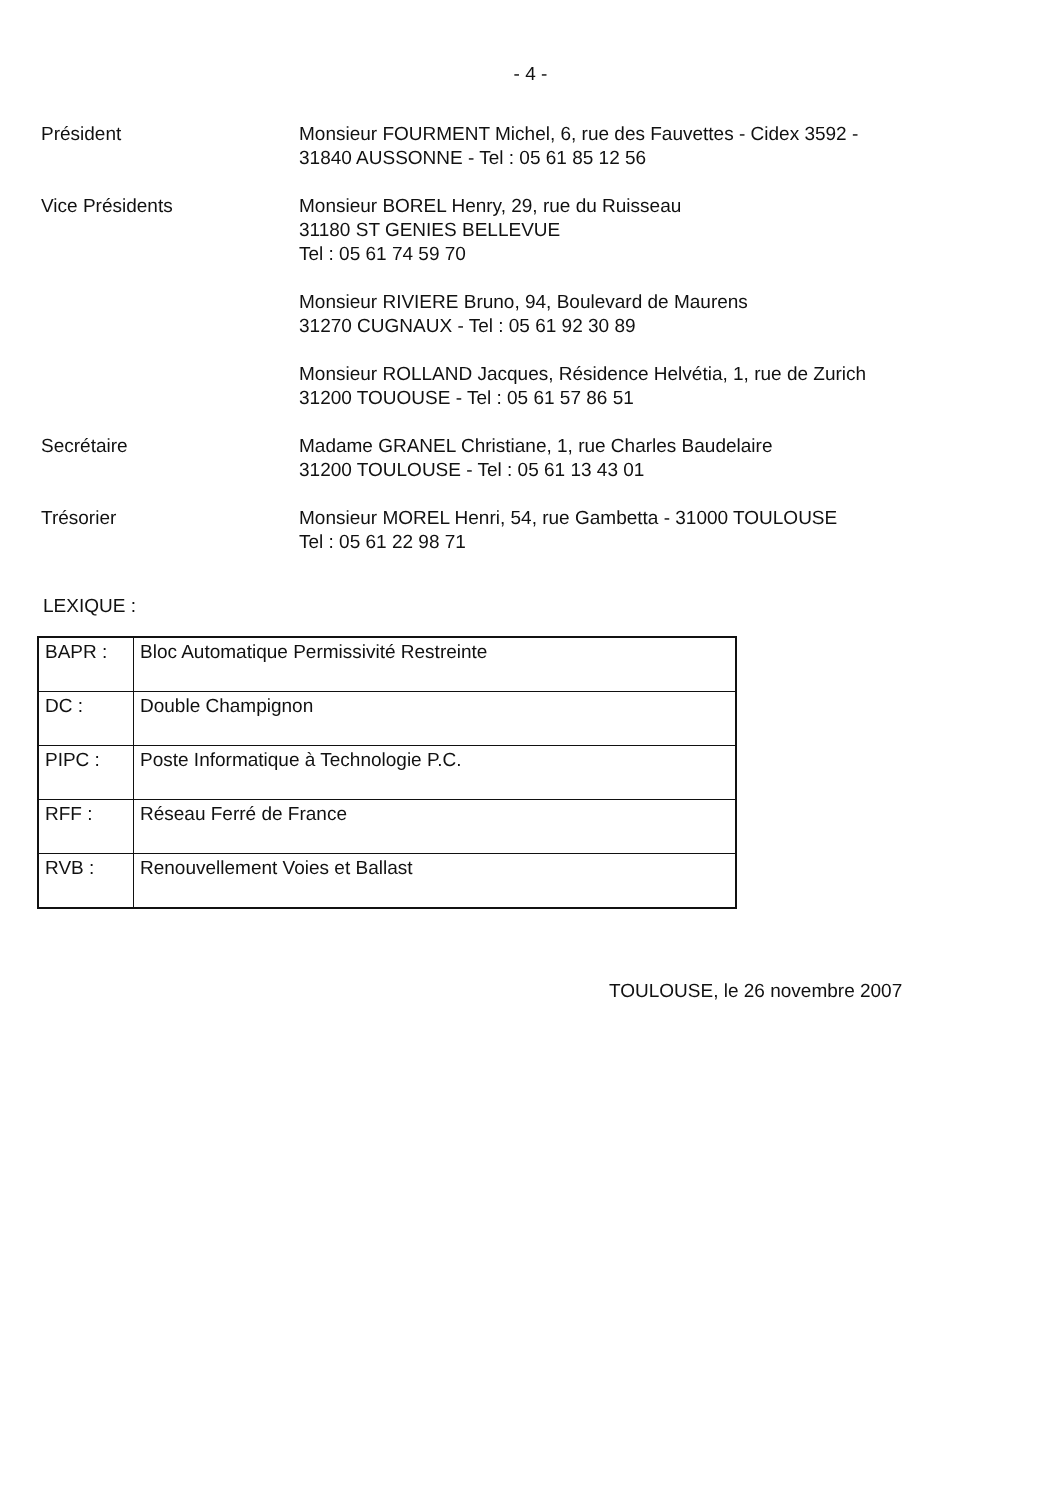- 4 -
Président Monsieur FOURMENT Michel, 6, rue des Fauvettes - Cidex 3592 -
31840 AUSSONNE - Tel : 05 61 85 12 56
Vice Présidents Monsieur BOREL Henry, 29, rue du Ruisseau
31180 ST GENIES BELLEVUE
Tel : 05 61 74 59 70
Monsieur RIVIERE Bruno, 94, Boulevard de Maurens
31270 CUGNAUX - Tel : 05 61 92 30 89
Monsieur ROLLAND Jacques, Résidence Helvétia, 1, rue de Zurich
31200 TOUOUSE - Tel : 05 61 57 86 51
Secrétaire Madame GRANEL Christiane, 1, rue Charles Baudelaire
31200 TOULOUSE - Tel : 05 61 13 43 01
Trésorier Monsieur MOREL Henri, 54, rue Gambetta - 31000 TOULOUSE
Tel : 05 61 22 98 71
LEXIQUE :
| BAPR : | Bloc Automatique Permissivité Restreinte |
| DC : | Double Champignon |
| PIPC : | Poste Informatique à Technologie P.C. |
| RFF : | Réseau Ferré de France |
| RVB : | Renouvellement Voies et Ballast |
TOULOUSE, le 26 novembre 2007